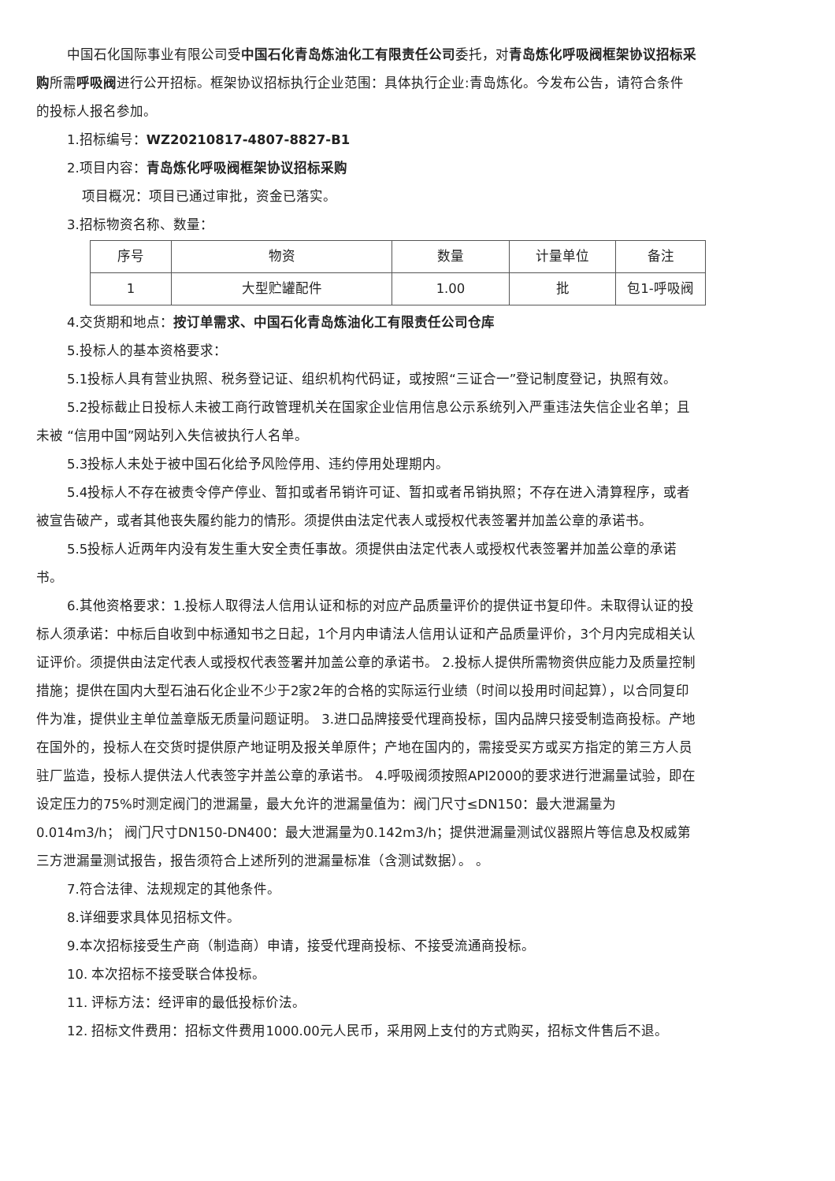中国石化国际事业有限公司受中国石化青岛炼油化工有限责任公司委托，对青岛炼化呼吸阀框架协议招标采购所需呼吸阀进行公开招标。框架协议招标执行企业范围：具体执行企业:青岛炼化。今发布公告，请符合条件的投标人报名参加。
1.招标编号：WZ20210817-4807-8827-B1
2.项目内容：青岛炼化呼吸阀框架协议招标采购
项目概况：项目已通过审批，资金已落实。
3.招标物资名称、数量：
| 序号 | 物资 | 数量 | 计量单位 | 备注 |
| --- | --- | --- | --- | --- |
| 1 | 大型贮罐配件 | 1.00 | 批 | 包1-呼吸阀 |
4.交货期和地点：按订单需求、中国石化青岛炼油化工有限责任公司仓库
5.投标人的基本资格要求：
5.1投标人具有营业执照、税务登记证、组织机构代码证，或按照“三证合一”登记制度登记，执照有效。
5.2投标截止日投标人未被工商行政管理机关在国家企业信用信息公示系统列入严重违法失信企业名单；且未被 “信用中国”网站列入失信被执行人名单。
5.3投标人未处于被中国石化给予风险停用、违约停用处理期内。
5.4投标人不存在被责令停产停业、暂扣或者吊销许可证、暂扣或者吊销执照；不存在进入清算程序，或者被宣告破产，或者其他丧失履约能力的情形。须提供由法定代表人或授权代表签署并加盖公章的承诺书。
5.5投标人近两年内没有发生重大安全责任事故。须提供由法定代表人或授权代表签署并加盖公章的承诺书。
6.其他资格要求：1.投标人取得法人信用认证和标的对应产品质量评价的提供证书复印件。未取得认证的投标人须承诺：中标后自收到中标通知书之日起，1个月内申请法人信用认证和产品质量评价，3个月内完成相关认证评价。须提供由法定代表人或授权代表签署并加盖公章的承诺书。 2.投标人提供所需物资供应能力及质量控制措施；提供在国内大型石油石化企业不少于2家2年的合格的实际运行业绩（时间以投用时间起算），以合同复印件为准，提供业主单位盖章版无质量问题证明。 3.进口品牌接受代理商投标，国内品牌只接受制造商投标。产地在国外的，投标人在交货时提供原产地证明及报关单原件；产地在国内的，需接受买方或买方指定的第三方人员驻厂监造，投标人提供法人代表签字并盖公章的承诺书。 4.呼吸阀须按照API2000的要求进行泄漏量试验，即在设定压力的75%时测定阀门的泄漏量，最大允许的泄漏量值为：阀门尺寸≤DN150：最大泄漏量为0.014m3/h； 阀门尺寸DN150-DN400：最大泄漏量为0.142m3/h；提供泄漏量测试仪器照片等信息及权威第三方泄漏量测试报告，报告须符合上述所列的泄漏量标准（含测试数据）。 。
7.符合法律、法规规定的其他条件。
8.详细要求具体见招标文件。
9.本次招标接受生产商（制造商）申请，接受代理商投标、不接受流通商投标。
10. 本次招标不接受联合体投标。
11. 评标方法：经评审的最低投标价法。
12. 招标文件费用：招标文件费用1000.00元人民币，采用网上支付的方式购买，招标文件售后不退。